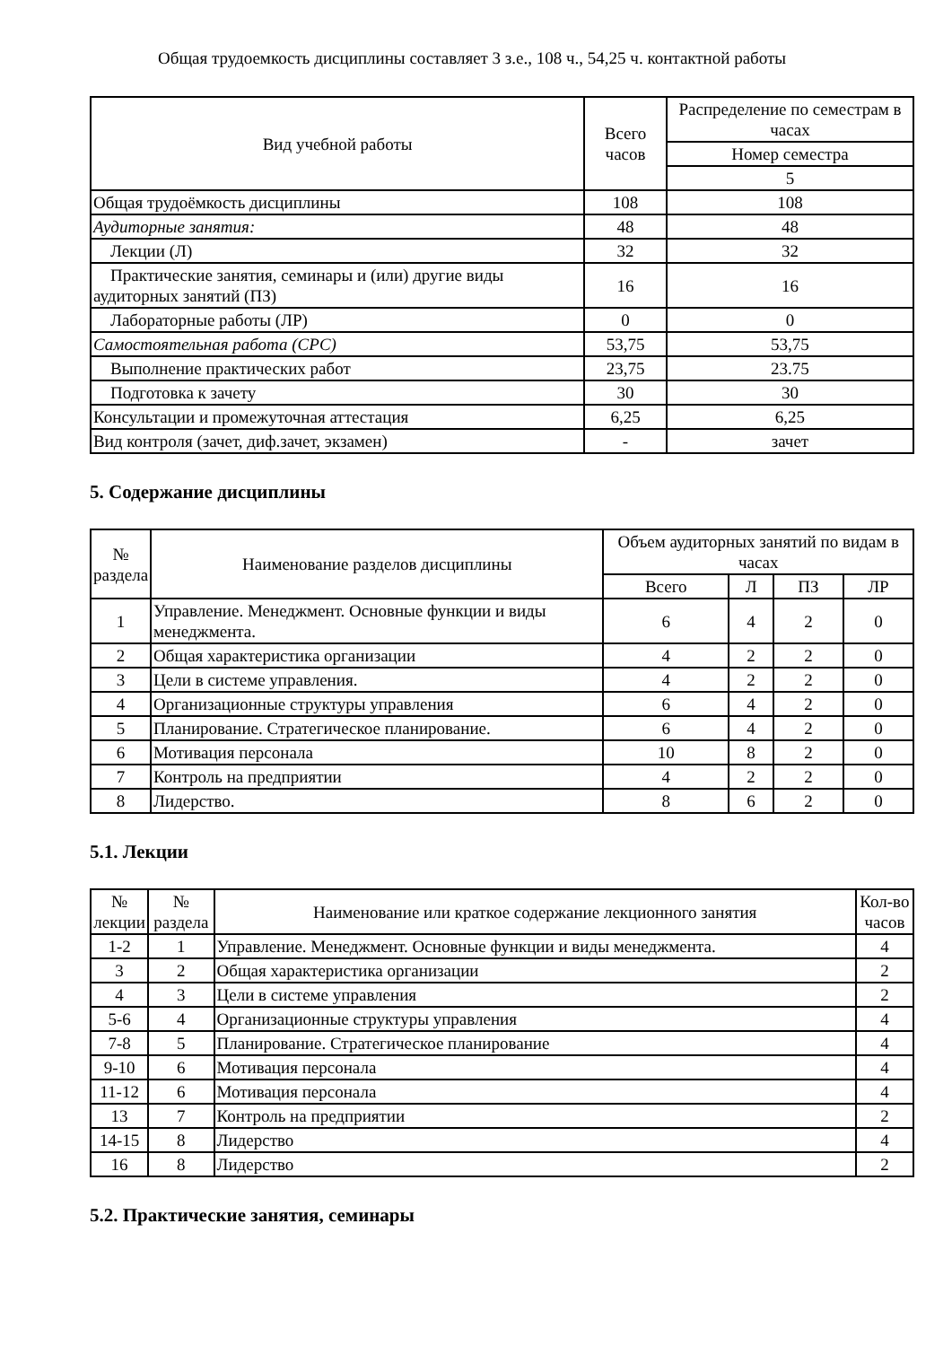Общая трудоемкость дисциплины составляет 3 з.е., 108 ч., 54,25 ч. контактной работы
| Вид учебной работы | Всего часов | Распределение по семестрам в часах |
| --- | --- | --- |
| | | Номер семестра |
| | | 5 |
| Общая трудоёмкость дисциплины | 108 | 108 |
| Аудиторные занятия: | 48 | 48 |
| Лекции (Л) | 32 | 32 |
| Практические занятия, семинары и (или) другие виды аудиторных занятий (ПЗ) | 16 | 16 |
| Лабораторные работы (ЛР) | 0 | 0 |
| Самостоятельная работа (СРС) | 53,75 | 53,75 |
| Выполнение практических работ | 23,75 | 23.75 |
| Подготовка к зачету | 30 | 30 |
| Консультации и промежуточная аттестация | 6,25 | 6,25 |
| Вид контроля (зачет, диф.зачет, экзамен) | - | зачет |
5. Содержание дисциплины
| № раздела | Наименование разделов дисциплины | Объем аудиторных занятий по видам в часах | | | |
| --- | --- | --- | --- | --- | --- |
| | | Всего | Л | ПЗ | ЛР |
| 1 | Управление. Менеджмент. Основные функции и виды менеджмента. | 6 | 4 | 2 | 0 |
| 2 | Общая характеристика организации | 4 | 2 | 2 | 0 |
| 3 | Цели в системе управления. | 4 | 2 | 2 | 0 |
| 4 | Организационные структуры управления | 6 | 4 | 2 | 0 |
| 5 | Планирование. Стратегическое планирование. | 6 | 4 | 2 | 0 |
| 6 | Мотивация персонала | 10 | 8 | 2 | 0 |
| 7 | Контроль на предприятии | 4 | 2 | 2 | 0 |
| 8 | Лидерство. | 8 | 6 | 2 | 0 |
5.1. Лекции
| № лекции | № раздела | Наименование или краткое содержание лекционного занятия | Кол-во часов |
| --- | --- | --- | --- |
| 1-2 | 1 | Управление. Менеджмент. Основные функции и виды менеджмента. | 4 |
| 3 | 2 | Общая характеристика организации | 2 |
| 4 | 3 | Цели в системе управления | 2 |
| 5-6 | 4 | Организационные структуры управления | 4 |
| 7-8 | 5 | Планирование. Стратегическое планирование | 4 |
| 9-10 | 6 | Мотивация персонала | 4 |
| 11-12 | 6 | Мотивация персонала | 4 |
| 13 | 7 | Контроль на предприятии | 2 |
| 14-15 | 8 | Лидерство | 4 |
| 16 | 8 | Лидерство | 2 |
5.2. Практические занятия, семинары